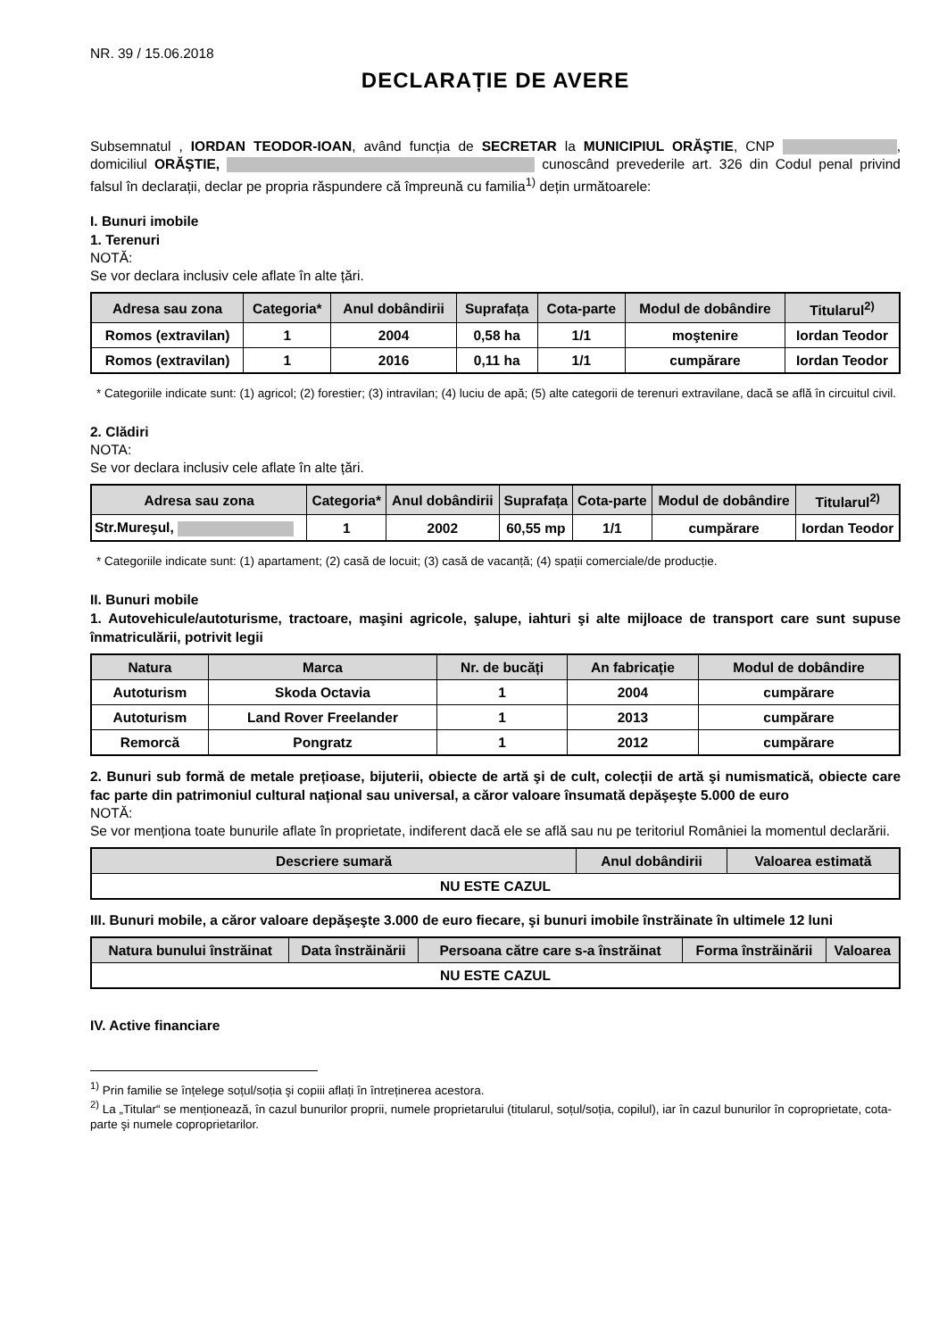NR. 39 / 15.06.2018
DECLARAȚIE DE AVERE
Subsemnatul , IORDAN TEODOR-IOAN, având funcția de SECRETAR la MUNICIPIUL ORĂŞTIE, CNP , domiciliul ORĂŞTIE, cunoscând prevederile art. 326 din Codul penal privind falsul în declarații, declar pe propria răspundere că împreună cu familia<sup>1)</sup> dețin următoarele:
I. Bunuri imobile
1. Terenuri
NOTĂ:
Se vor declara inclusiv cele aflate în alte țări.
| Adresa sau zona | Categoria* | Anul dobândirii | Suprafața | Cota-parte | Modul de dobândire | Titularul<sup>2)</sup> |
| --- | --- | --- | --- | --- | --- | --- |
| Romos (extravilan) | 1 | 2004 | 0,58 ha | 1/1 | moştenire | Iordan Teodor |
| Romos (extravilan) | 1 | 2016 | 0,11 ha | 1/1 | cumpărare | Iordan Teodor |
* Categoriile indicate sunt: (1) agricol; (2) forestier; (3) intravilan; (4) luciu de apă; (5) alte categorii de terenuri extravilane, dacă se află în circuitul civil.
2. Clădiri
NOTA:
Se vor declara inclusiv cele aflate în alte țări.
| Adresa sau zona | Categoria* | Anul dobândirii | Suprafața | Cota-parte | Modul de dobândire | Titularul<sup>2)</sup> |
| --- | --- | --- | --- | --- | --- | --- |
| Str.Mureşul, | 1 | 2002 | 60,55 mp | 1/1 | cumpărare | Iordan Teodor |
* Categoriile indicate sunt: (1) apartament; (2) casă de locuit; (3) casă de vacanță; (4) spații comerciale/de producție.
II. Bunuri mobile
1. Autovehicule/autoturisme, tractoare, maşini agricole, şalupe, iahturi şi alte mijloace de transport care sunt supuse înmatriculării, potrivit legii
| Natura | Marca | Nr. de bucăți | An fabricație | Modul de dobândire |
| --- | --- | --- | --- | --- |
| Autoturism | Skoda Octavia | 1 | 2004 | cumpărare |
| Autoturism | Land Rover Freelander | 1 | 2013 | cumpărare |
| Remorcă | Pongratz | 1 | 2012 | cumpărare |
2. Bunuri sub formă de metale prețioase, bijuterii, obiecte de artă şi de cult, colecții de artă şi numismatică, obiecte care fac parte din patrimoniul cultural național sau universal, a căror valoare însumată depăşeşte 5.000 de euro
NOTĂ:
Se vor menționa toate bunurile aflate în proprietate, indiferent dacă ele se află sau nu pe teritoriul României la momentul declarării.
| Descriere sumară | Anul dobândirii | Valoarea estimată |
| --- | --- | --- |
| NU ESTE CAZUL | | |
III. Bunuri mobile, a căror valoare depăşeşte 3.000 de euro fiecare, şi bunuri imobile înstrăinate în ultimele 12 luni
| Natura bunului înstrăinat | Data înstrăinării | Persoana către care s-a înstrăinat | Forma înstrăinării | Valoarea |
| --- | --- | --- | --- | --- |
| NU ESTE CAZUL | | | | |
IV. Active financiare
<sup>1)</sup> Prin familie se înțelege soțul/soția şi copiii aflați în întreținerea acestora.
<sup>2)</sup> La „Titular“ se menționează, în cazul bunurilor proprii, numele proprietarului (titularul, soțul/soția, copilul), iar în cazul bunurilor în coproprietate, cota-parte şi numele coproprietarilor.